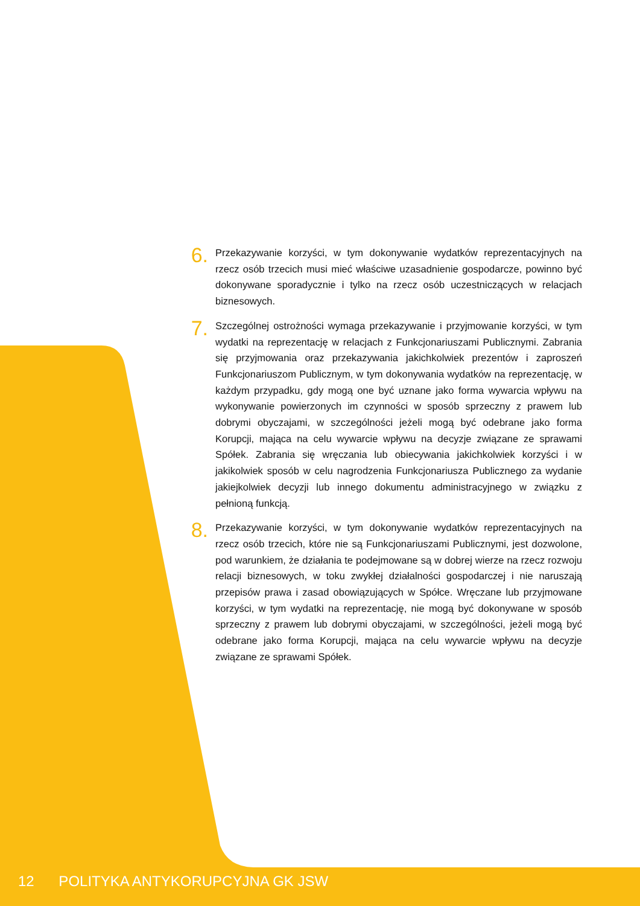6.
Przekazywanie korzyści, w tym dokonywanie wydatków reprezentacyjnych na rzecz osób trzecich musi mieć właściwe uzasadnienie gospodarcze, powinno być dokonywane sporadycznie i tylko na rzecz osób uczestniczących w relacjach biznesowych.
7.
Szczególnej ostrożności wymaga przekazywanie i przyjmowanie korzyści, w tym wydatki na reprezentację w relacjach z Funkcjonariuszami Publicznymi. Zabrania się przyjmowania oraz przekazywania jakichkolwiek prezentów i zaproszeń Funkcjonariuszom Publicznym, w tym dokonywania wydatków na reprezentację, w każdym przypadku, gdy mogą one być uznane jako forma wywarcia wpływu na wykonywanie powierzonych im czynności w sposób sprzeczny z prawem lub dobrymi obyczajami, w szczególności jeżeli mogą być odebrane jako forma Korupcji, mająca na celu wywarcie wpływu na decyzje związane ze sprawami Spółek. Zabrania się wręczania lub obiecywania jakichkolwiek korzyści i w jakikolwiek sposób w celu nagrodzenia Funkcjonariusza Publicznego za wydanie jakiejkolwiek decyzji lub innego dokumentu administracyjnego w związku z pełnioną funkcją.
8.
Przekazywanie korzyści, w tym dokonywanie wydatków reprezentacyjnych na rzecz osób trzecich, które nie są Funkcjonariuszami Publicznymi, jest dozwolone, pod warunkiem, że działania te podejmowane są w dobrej wierze na rzecz rozwoju relacji biznesowych, w toku zwykłej działalności gospodarczej i nie naruszają przepisów prawa i zasad obowiązujących w Spółce. Wręczane lub przyjmowane korzyści, w tym wydatki na reprezentację, nie mogą być dokonywane w sposób sprzeczny z prawem lub dobrymi obyczajami, w szczególności, jeżeli mogą być odebrane jako forma Korupcji, mająca na celu wywarcie wpływu na decyzje związane ze sprawami Spółek.
12 POLITYKA ANTYKORUPCYJNA GK JSW